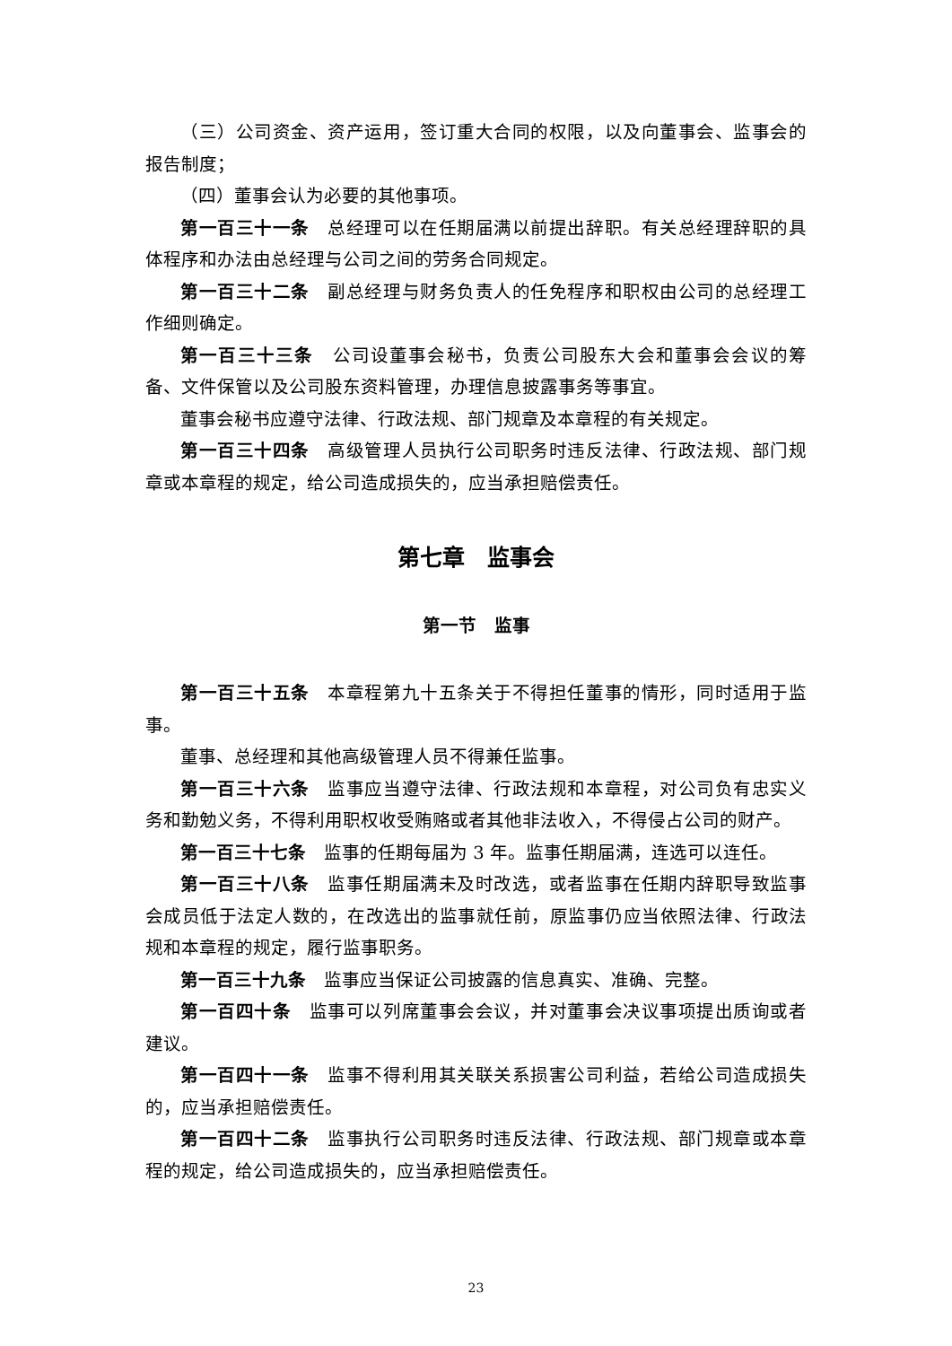（三）公司资金、资产运用，签订重大合同的权限，以及向董事会、监事会的报告制度；
（四）董事会认为必要的其他事项。
第一百三十一条　总经理可以在任期届满以前提出辞职。有关总经理辞职的具体程序和办法由总经理与公司之间的劳务合同规定。
第一百三十二条　副总经理与财务负责人的任免程序和职权由公司的总经理工作细则确定。
第一百三十三条　公司设董事会秘书，负责公司股东大会和董事会会议的筹备、文件保管以及公司股东资料管理，办理信息披露事务等事宜。
董事会秘书应遵守法律、行政法规、部门规章及本章程的有关规定。
第一百三十四条　高级管理人员执行公司职务时违反法律、行政法规、部门规章或本章程的规定，给公司造成损失的，应当承担赔偿责任。
第七章　监事会
第一节　监事
第一百三十五条　本章程第九十五条关于不得担任董事的情形，同时适用于监事。
董事、总经理和其他高级管理人员不得兼任监事。
第一百三十六条　监事应当遵守法律、行政法规和本章程，对公司负有忠实义务和勤勉义务，不得利用职权收受贿赂或者其他非法收入，不得侵占公司的财产。
第一百三十七条　监事的任期每届为 3 年。监事任期届满，连选可以连任。
第一百三十八条　监事任期届满未及时改选，或者监事在任期内辞职导致监事会成员低于法定人数的，在改选出的监事就任前，原监事仍应当依照法律、行政法规和本章程的规定，履行监事职务。
第一百三十九条　监事应当保证公司披露的信息真实、准确、完整。
第一百四十条　监事可以列席董事会会议，并对董事会决议事项提出质询或者建议。
第一百四十一条　监事不得利用其关联关系损害公司利益，若给公司造成损失的，应当承担赔偿责任。
第一百四十二条　监事执行公司职务时违反法律、行政法规、部门规章或本章程的规定，给公司造成损失的，应当承担赔偿责任。
23